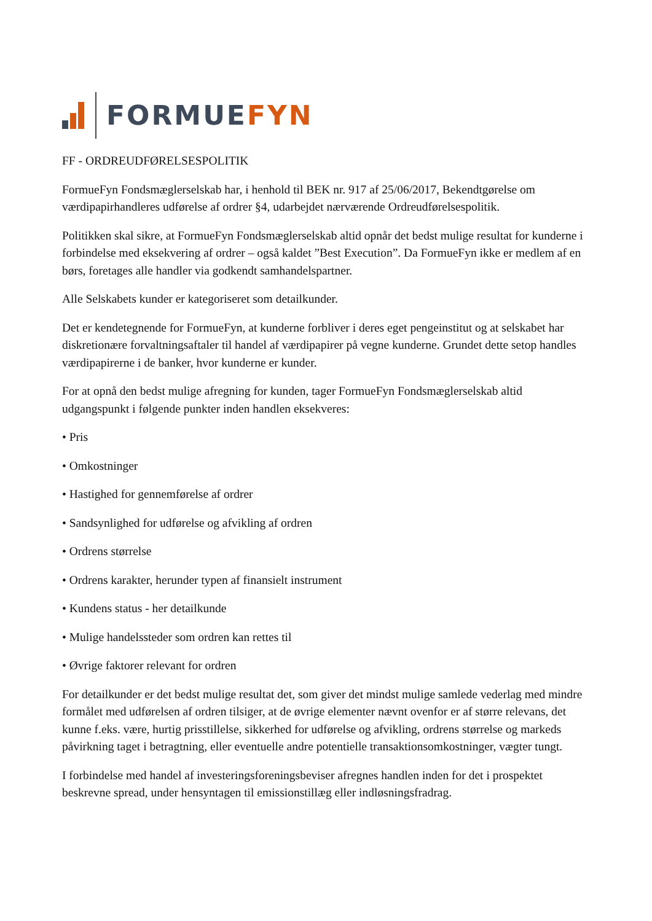FORMUEFYN
FF - ORDREUDFØRELSESPOLITIK
FormueFyn Fondsmæglerselskab har, i henhold til BEK nr. 917 af 25/06/2017, Bekendtgørelse om værdipapirhandleres udførelse af ordrer §4, udarbejdet nærværende Ordreudførelsespolitik.
Politikken skal sikre, at FormueFyn Fondsmæglerselskab altid opnår det bedst mulige resultat for kunderne i forbindelse med eksekvering af ordrer – også kaldet ”Best Execution”. Da FormueFyn ikke er medlem af en børs, foretages alle handler via godkendt samhandelspartner.
Alle Selskabets kunder er kategoriseret som detailkunder.
Det er kendetegnende for FormueFyn, at kunderne forbliver i deres eget pengeinstitut og at selskabet har diskretionære forvaltningsaftaler til handel af værdipapirer på vegne kunderne. Grundet dette setop handles værdipapirerne i de banker, hvor kunderne er kunder.
For at opnå den bedst mulige afregning for kunden, tager FormueFyn Fondsmæglerselskab altid udgangspunkt i følgende punkter inden handlen eksekveres:
• Pris
• Omkostninger
• Hastighed for gennemførelse af ordrer
• Sandsynlighed for udførelse og afvikling af ordren
• Ordrens størrelse
• Ordrens karakter, herunder typen af finansielt instrument
• Kundens status - her detailkunde
• Mulige handelssteder som ordren kan rettes til
• Øvrige faktorer relevant for ordren
For detailkunder er det bedst mulige resultat det, som giver det mindst mulige samlede vederlag med mindre formålet med udførelsen af ordren tilsiger, at de øvrige elementer nævnt ovenfor er af større relevans, det kunne f.eks. være, hurtig prisstillelse, sikkerhed for udførelse og afvikling, ordrens størrelse og markeds påvirkning taget i betragtning, eller eventuelle andre potentielle transaktionsomkostninger, vægter tungt.
I forbindelse med handel af investeringsforeningsbeviser afregnes handlen inden for det i prospektet beskrevne spread, under hensyntagen til emissionstillæg eller indløsningsfradrag.